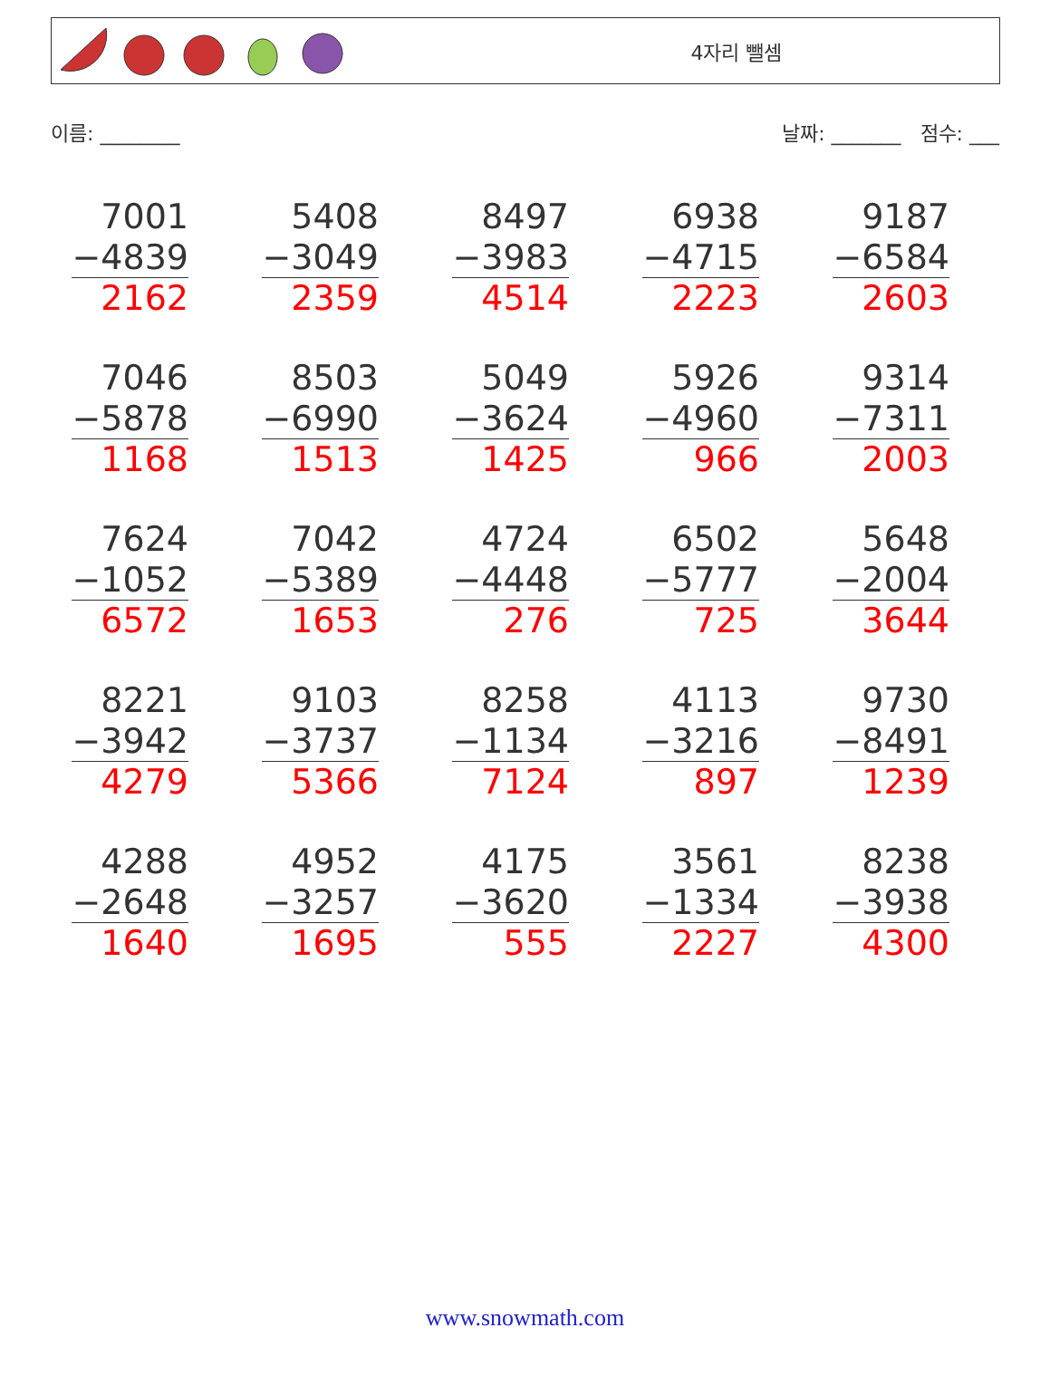4자리 뺄셈
이름: ________ 날짜: _______ 점수: ___
| 7001 −4839 2162 | 5408 −3049 2359 | 8497 −3983 4514 | 6938 −4715 2223 | 9187 −6584 2603 |
| 7046 −5878 1168 | 8503 −6990 1513 | 5049 −3624 1425 | 5926 −4960 966 | 9314 −7311 2003 |
| 7624 −1052 6572 | 7042 −5389 1653 | 4724 −4448 276 | 6502 −5777 725 | 5648 −2004 3644 |
| 8221 −3942 4279 | 9103 −3737 5366 | 8258 −1134 7124 | 4113 −3216 897 | 9730 −8491 1239 |
| 4288 −2648 1640 | 4952 −3257 1695 | 4175 −3620 555 | 3561 −1334 2227 | 8238 −3938 4300 |
www.snowmath.com